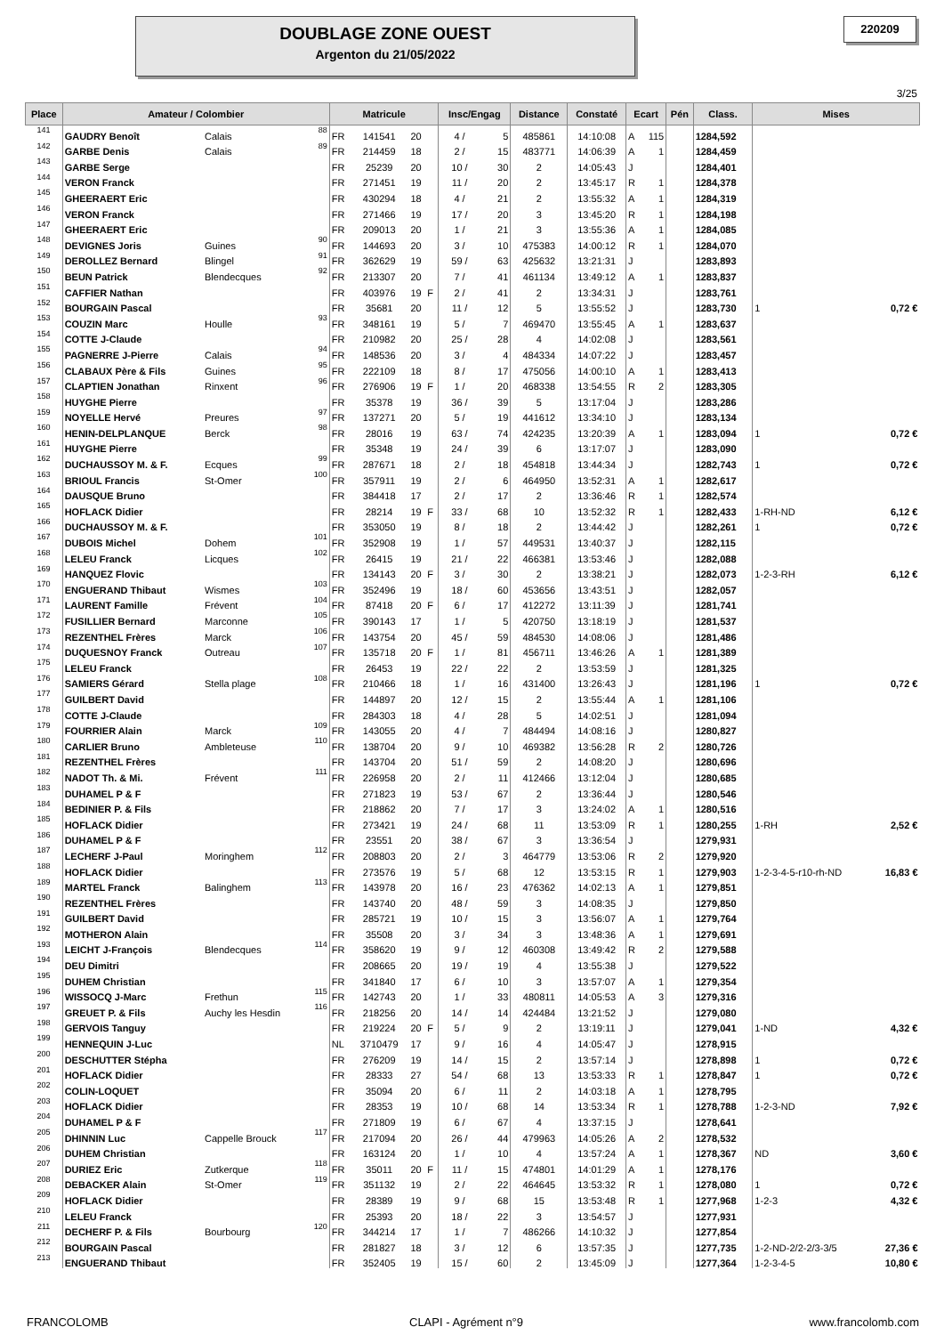DOUBLAGE ZONE OUEST
Argenton du 21/05/2022
220209
3/25
| Place | Amateur / Colombier | | | Matricule | | | | Insc/Engag | | Distance | Constaté | Ecart | | Pén | Class. | Mises | |
| --- | --- | --- | --- | --- | --- | --- | --- | --- | --- | --- | --- | --- | --- | --- | --- | --- | --- |
| 141 | GAUDRY Benoît | Calais | 88 | FR | 141541 | 20 | | 4 / | 5 | 485861 | 14:10:08 | A | 115 | | 1284,592 | | |
| 142 | GARBE Denis | Calais | 89 | FR | 214459 | 18 | | 2 / | 15 | 483771 | 14:06:39 | A | 1 | | 1284,459 | | |
| 143 | GARBE Serge | | | FR | 25239 | 20 | | 10 / | 30 | 2 | 14:05:43 | J | | | 1284,401 | | |
| 144 | VERON Franck | | | FR | 271451 | 19 | | 11 / | 20 | 2 | 13:45:17 | R | 1 | | 1284,378 | | |
| 145 | GHEERAERT Eric | | | FR | 430294 | 18 | | 4 / | 21 | 2 | 13:55:32 | A | 1 | | 1284,319 | | |
| 146 | VERON Franck | | | FR | 271466 | 19 | | 17 / | 20 | 3 | 13:45:20 | R | 1 | | 1284,198 | | |
| 147 | GHEERAERT Eric | | | FR | 209013 | 20 | | 1 / | 21 | 3 | 13:55:36 | A | 1 | | 1284,085 | | |
| 148 | DEVIGNES Joris | Guines | 90 | FR | 144693 | 20 | | 3 / | 10 | 475383 | 14:00:12 | R | 1 | | 1284,070 | | |
| 149 | DEROLLEZ Bernard | Blingel | 91 | FR | 362629 | 19 | | 59 / | 63 | 425632 | 13:21:31 | J | | | 1283,893 | | |
| 150 | BEUN Patrick | Blendecques | 92 | FR | 213307 | 20 | | 7 / | 41 | 461134 | 13:49:12 | A | 1 | | 1283,837 | | |
| 151 | CAFFIER Nathan | | | FR | 403976 | 19 | F | 2 / | 41 | 2 | 13:34:31 | J | | | 1283,761 | | |
| 152 | BOURGAIN Pascal | | | FR | 35681 | 20 | | 11 / | 12 | 5 | 13:55:52 | J | | | 1283,730 | 1 | 0,72 € |
| 153 | COUZIN Marc | Houlle | 93 | FR | 348161 | 19 | | 5 / | 7 | 469470 | 13:55:45 | A | 1 | | 1283,637 | | |
| 154 | COTTE J-Claude | | | FR | 210982 | 20 | | 25 / | 28 | 4 | 14:02:08 | J | | | 1283,561 | | |
| 155 | PAGNERRE J-Pierre | Calais | 94 | FR | 148536 | 20 | | 3 / | 4 | 484334 | 14:07:22 | J | | | 1283,457 | | |
| 156 | CLABAUX Père & Fils | Guines | 95 | FR | 222109 | 18 | | 8 / | 17 | 475056 | 14:00:10 | A | 1 | | 1283,413 | | |
| 157 | CLAPTIEN Jonathan | Rinxent | 96 | FR | 276906 | 19 | F | 1 / | 20 | 468338 | 13:54:55 | R | 2 | | 1283,305 | | |
| 158 | HUYGHE Pierre | | | FR | 35378 | 19 | | 36 / | 39 | 5 | 13:17:04 | J | | | 1283,286 | | |
| 159 | NOYELLE Hervé | Preures | 97 | FR | 137271 | 20 | | 5 / | 19 | 441612 | 13:34:10 | J | | | 1283,134 | | |
| 160 | HENIN-DELPLANQUE | Berck | 98 | FR | 28016 | 19 | | 63 / | 74 | 424235 | 13:20:39 | A | 1 | | 1283,094 | 1 | 0,72 € |
| 161 | HUYGHE Pierre | | | FR | 35348 | 19 | | 24 / | 39 | 6 | 13:17:07 | J | | | 1283,090 | | |
| 162 | DUCHAUSSOY M. & F. | Ecques | 99 | FR | 287671 | 18 | | 2 / | 18 | 454818 | 13:44:34 | J | | | 1282,743 | 1 | 0,72 € |
| 163 | BRIOUL Francis | St-Omer | 100 | FR | 357911 | 19 | | 2 / | 6 | 464950 | 13:52:31 | A | 1 | | 1282,617 | | |
| 164 | DAUSQUE Bruno | | | FR | 384418 | 17 | | 2 / | 17 | 2 | 13:36:46 | R | 1 | | 1282,574 | | |
| 165 | HOFLACK Didier | | | FR | 28214 | 19 | F | 33 / | 68 | 10 | 13:52:32 | R | 1 | | 1282,433 | 1-RH-ND | 6,12 € |
| 166 | DUCHAUSSOY M. & F. | | | FR | 353050 | 19 | | 8 / | 18 | 2 | 13:44:42 | J | | | 1282,261 | 1 | 0,72 € |
| 167 | DUBOIS Michel | Dohem | 101 | FR | 352908 | 19 | | 1 / | 57 | 449531 | 13:40:37 | J | | | 1282,115 | | |
| 168 | LELEU Franck | Licques | 102 | FR | 26415 | 19 | | 21 / | 22 | 466381 | 13:53:46 | J | | | 1282,088 | | |
| 169 | HANQUEZ Flovic | | | FR | 134143 | 20 | F | 3 / | 30 | 2 | 13:38:21 | J | | | 1282,073 | 1-2-3-RH | 6,12 € |
| 170 | ENGUERAND Thibaut | Wismes | 103 | FR | 352496 | 19 | | 18 / | 60 | 453656 | 13:43:51 | J | | | 1282,057 | | |
| 171 | LAURENT Famille | Frévent | 104 | FR | 87418 | 20 | F | 6 / | 17 | 412272 | 13:11:39 | J | | | 1281,741 | | |
| 172 | FUSILLIER Bernard | Marconne | 105 | FR | 390143 | 17 | | 1 / | 5 | 420750 | 13:18:19 | J | | | 1281,537 | | |
| 173 | REZENTHEL Frères | Marck | 106 | FR | 143754 | 20 | | 45 / | 59 | 484530 | 14:08:06 | J | | | 1281,486 | | |
| 174 | DUQUESNOY Franck | Outreau | 107 | FR | 135718 | 20 | F | 1 / | 81 | 456711 | 13:46:26 | A | 1 | | 1281,389 | | |
| 175 | LELEU Franck | | | FR | 26453 | 19 | | 22 / | 22 | 2 | 13:53:59 | J | | | 1281,325 | | |
| 176 | SAMIERS Gérard | Stella plage | 108 | FR | 210466 | 18 | | 1 / | 16 | 431400 | 13:26:43 | J | | | 1281,196 | 1 | 0,72 € |
| 177 | GUILBERT David | | | FR | 144897 | 20 | | 12 / | 15 | 2 | 13:55:44 | A | 1 | | 1281,106 | | |
| 178 | COTTE J-Claude | | | FR | 284303 | 18 | | 4 / | 28 | 5 | 14:02:51 | J | | | 1281,094 | | |
| 179 | FOURRIER Alain | Marck | 109 | FR | 143055 | 20 | | 4 / | 7 | 484494 | 14:08:16 | J | | | 1280,827 | | |
| 180 | CARLIER Bruno | Ambleteuse | 110 | FR | 138704 | 20 | | 9 / | 10 | 469382 | 13:56:28 | R | 2 | | 1280,726 | | |
| 181 | REZENTHEL Frères | | | FR | 143704 | 20 | | 51 / | 59 | 2 | 14:08:20 | J | | | 1280,696 | | |
| 182 | NADOT Th. & Mi. | Frévent | 111 | FR | 226958 | 20 | | 2 / | 11 | 412466 | 13:12:04 | J | | | 1280,685 | | |
| 183 | DUHAMEL P & F | | | FR | 271823 | 19 | | 53 / | 67 | 2 | 13:36:44 | J | | | 1280,546 | | |
| 184 | BEDINIER P. & Fils | | | FR | 218862 | 20 | | 7 / | 17 | 3 | 13:24:02 | A | 1 | | 1280,516 | | |
| 185 | HOFLACK Didier | | | FR | 273421 | 19 | | 24 / | 68 | 11 | 13:53:09 | R | 1 | | 1280,255 | 1-RH | 2,52 € |
| 186 | DUHAMEL P & F | | | FR | 23551 | 20 | | 38 / | 67 | 3 | 13:36:54 | J | | | 1279,931 | | |
| 187 | LECHERF J-Paul | Moringhem | 112 | FR | 208803 | 20 | | 2 / | 3 | 464779 | 13:53:06 | R | 2 | | 1279,920 | | |
| 188 | HOFLACK Didier | | | FR | 273576 | 19 | | 5 / | 68 | 12 | 13:53:15 | R | 1 | | 1279,903 | 1-2-3-4-5-r10-rh-ND | 16,83 € |
| 189 | MARTEL Franck | Balinghem | 113 | FR | 143978 | 20 | | 16 / | 23 | 476362 | 14:02:13 | A | 1 | | 1279,851 | | |
| 190 | REZENTHEL Frères | | | FR | 143740 | 20 | | 48 / | 59 | 3 | 14:08:35 | J | | | 1279,850 | | |
| 191 | GUILBERT David | | | FR | 285721 | 19 | | 10 / | 15 | 3 | 13:56:07 | A | 1 | | 1279,764 | | |
| 192 | MOTHERON Alain | | | FR | 35508 | 20 | | 3 / | 34 | 3 | 13:48:36 | A | 1 | | 1279,691 | | |
| 193 | LEICHT J-François | Blendecques | 114 | FR | 358620 | 19 | | 9 / | 12 | 460308 | 13:49:42 | R | 2 | | 1279,588 | | |
| 194 | DEU Dimitri | | | FR | 208665 | 20 | | 19 / | 19 | 4 | 13:55:38 | J | | | 1279,522 | | |
| 195 | DUHEM Christian | | | FR | 341840 | 17 | | 6 / | 10 | 3 | 13:57:07 | A | 1 | | 1279,354 | | |
| 196 | WISSOCQ J-Marc | Frethun | 115 | FR | 142743 | 20 | | 1 / | 33 | 480811 | 14:05:53 | A | 3 | | 1279,316 | | |
| 197 | GREUET P. & Fils | Auchy les Hesdin | 116 | FR | 218256 | 20 | | 14 / | 14 | 424484 | 13:21:52 | J | | | 1279,080 | | |
| 198 | GERVOIS Tanguy | | | FR | 219224 | 20 | F | 5 / | 9 | 2 | 13:19:11 | J | | | 1279,041 | 1-ND | 4,32 € |
| 199 | HENNEQUIN J-Luc | | | NL | 3710479 | 17 | | 9 / | 16 | 4 | 14:05:47 | J | | | 1278,915 | | |
| 200 | DESCHUTTER Stépha | | | FR | 276209 | 19 | | 14 / | 15 | 2 | 13:57:14 | J | | | 1278,898 | 1 | 0,72 € |
| 201 | HOFLACK Didier | | | FR | 28333 | 27 | | 54 / | 68 | 13 | 13:53:33 | R | 1 | | 1278,847 | 1 | 0,72 € |
| 202 | COLIN-LOQUET | | | FR | 35094 | 20 | | 6 / | 11 | 2 | 14:03:18 | A | 1 | | 1278,795 | | |
| 203 | HOFLACK Didier | | | FR | 28353 | 19 | | 10 / | 68 | 14 | 13:53:34 | R | 1 | | 1278,788 | 1-2-3-ND | 7,92 € |
| 204 | DUHAMEL P & F | | | FR | 271809 | 19 | | 6 / | 67 | 4 | 13:37:15 | J | | | 1278,641 | | |
| 205 | DHINNIN Luc | Cappelle Brouck | 117 | FR | 217094 | 20 | | 26 / | 44 | 479963 | 14:05:26 | A | 2 | | 1278,532 | | |
| 206 | DUHEM Christian | | | FR | 163124 | 20 | | 1 / | 10 | 4 | 13:57:24 | A | 1 | | 1278,367 | ND | 3,60 € |
| 207 | DURIEZ Eric | Zutkerque | 118 | FR | 35011 | 20 | F | 11 / | 15 | 474801 | 14:01:29 | A | 1 | | 1278,176 | | |
| 208 | DEBACKER Alain | St-Omer | 119 | FR | 351132 | 19 | | 2 / | 22 | 464645 | 13:53:32 | R | 1 | | 1278,080 | 1 | 0,72 € |
| 209 | HOFLACK Didier | | | FR | 28389 | 19 | | 9 / | 68 | 15 | 13:53:48 | R | 1 | | 1277,968 | 1-2-3 | 4,32 € |
| 210 | LELEU Franck | | | FR | 25393 | 20 | | 18 / | 22 | 3 | 13:54:57 | J | | | 1277,931 | | |
| 211 | DECHERF P. & Fils | Bourbourg | 120 | FR | 344214 | 17 | | 1 / | 7 | 486266 | 14:10:32 | J | | | 1277,854 | | |
| 212 | BOURGAIN Pascal | | | FR | 281827 | 18 | | 3 / | 12 | 6 | 13:57:35 | J | | | 1277,735 | 1-2-ND-2/2-2/3-3/5 | 27,36 € |
| 213 | ENGUERAND Thibaut | | | FR | 352405 | 19 | | 15 / | 60 | 2 | 13:45:09 | J | | | 1277,364 | 1-2-3-4-5 | 10,80 € |
FRANCOLOMB CLAPI - Agrément n°9 www.francolomb.com